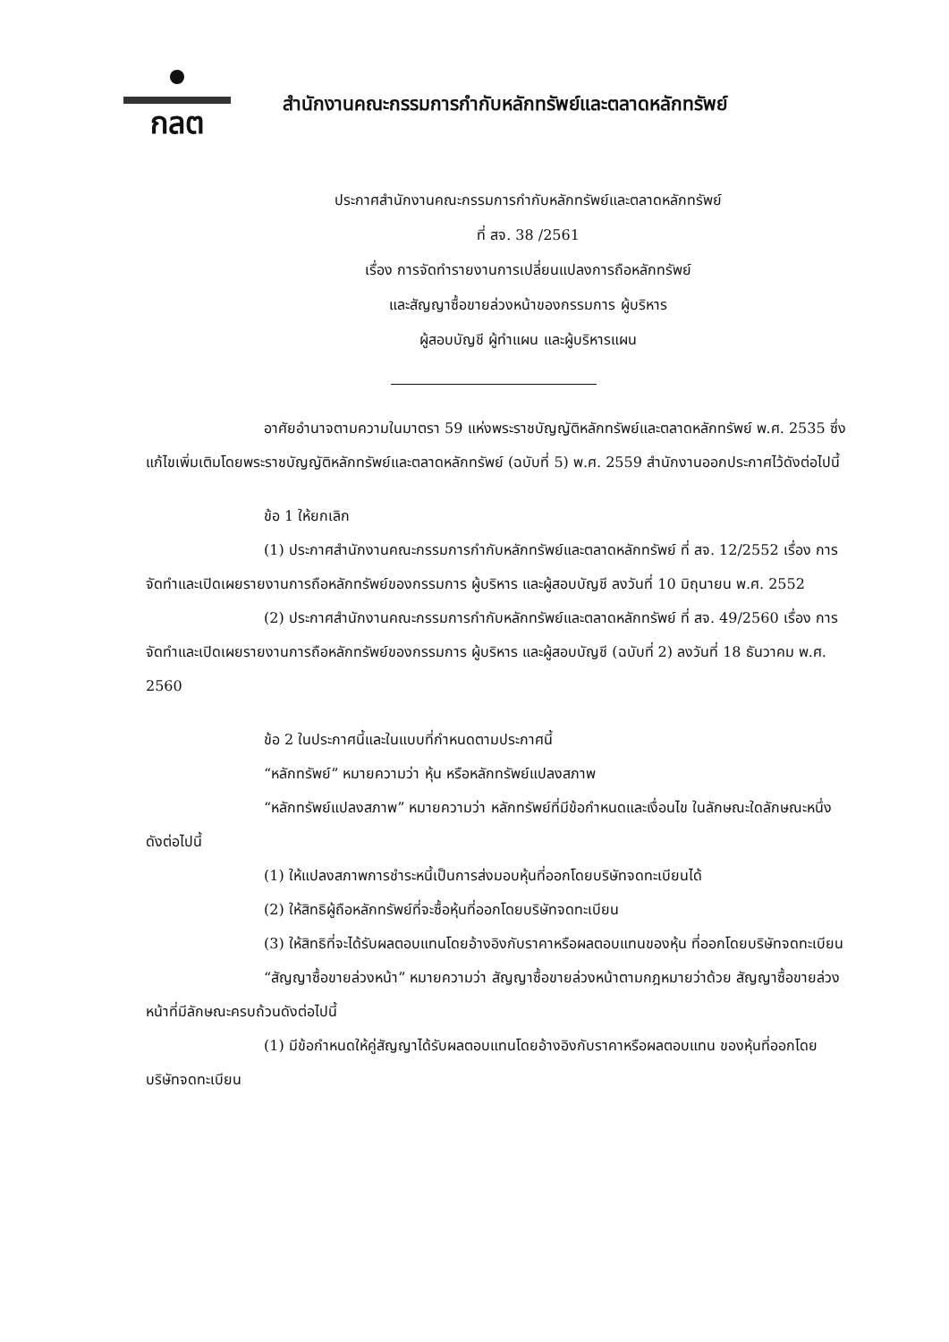กลต
สำนักงานคณะกรรมการกำกับหลักทรัพย์และตลาดหลักทรัพย์
ประกาศสำนักงานคณะกรรมการกำกับหลักทรัพย์และตลาดหลักทรัพย์
ที่ สจ. 38 /2561
เรื่อง การจัดทำรายงานการเปลี่ยนแปลงการถือหลักทรัพย์
และสัญญาซื้อขายล่วงหน้าของกรรมการ ผู้บริหาร
ผู้สอบบัญชี ผู้ทำแผน และผู้บริหารแผน
อาศัยอำนาจตามความในมาตรา 59 แห่งพระราชบัญญัติหลักทรัพย์และตลาดหลักทรัพย์ พ.ศ. 2535 ซึ่งแก้ไขเพิ่มเติมโดยพระราชบัญญัติหลักทรัพย์และตลาดหลักทรัพย์ (ฉบับที่ 5) พ.ศ. 2559 สำนักงานออกประกาศไว้ดังต่อไปนี้
ข้อ 1 ให้ยกเลิก
(1) ประกาศสำนักงานคณะกรรมการกำกับหลักทรัพย์และตลาดหลักทรัพย์ ที่ สจ. 12/2552 เรื่อง การจัดทำและเปิดเผยรายงานการถือหลักทรัพย์ของกรรมการ ผู้บริหาร และผู้สอบบัญชี ลงวันที่ 10 มิถุนายน พ.ศ. 2552
(2) ประกาศสำนักงานคณะกรรมการกำกับหลักทรัพย์และตลาดหลักทรัพย์ ที่ สจ. 49/2560 เรื่อง การจัดทำและเปิดเผยรายงานการถือหลักทรัพย์ของกรรมการ ผู้บริหาร และผู้สอบบัญชี (ฉบับที่ 2) ลงวันที่ 18 ธันวาคม พ.ศ. 2560
ข้อ 2 ในประกาศนี้และในแบบที่กำหนดตามประกาศนี้
“หลักทรัพย์” หมายความว่า หุ้น หรือหลักทรัพย์แปลงสภาพ
“หลักทรัพย์แปลงสภาพ” หมายความว่า หลักทรัพย์ที่มีข้อกำหนดและเงื่อนไข ในลักษณะใดลักษณะหนึ่งดังต่อไปนี้
(1) ให้แปลงสภาพการชำระหนี้เป็นการส่งมอบหุ้นที่ออกโดยบริษัทจดทะเบียนได้
(2) ให้สิทธิผู้ถือหลักทรัพย์ที่จะซื้อหุ้นที่ออกโดยบริษัทจดทะเบียน
(3) ให้สิทธิที่จะได้รับผลตอบแทนโดยอ้างอิงกับราคาหรือผลตอบแทนของหุ้น ที่ออกโดยบริษัทจดทะเบียน
“สัญญาซื้อขายล่วงหน้า” หมายความว่า สัญญาซื้อขายล่วงหน้าตามกฎหมายว่าด้วย สัญญาซื้อขายล่วงหน้าที่มีลักษณะครบถ้วนดังต่อไปนี้
(1) มีข้อกำหนดให้คู่สัญญาได้รับผลตอบแทนโดยอ้างอิงกับราคาหรือผลตอบแทน ของหุ้นที่ออกโดยบริษัทจดทะเบียน